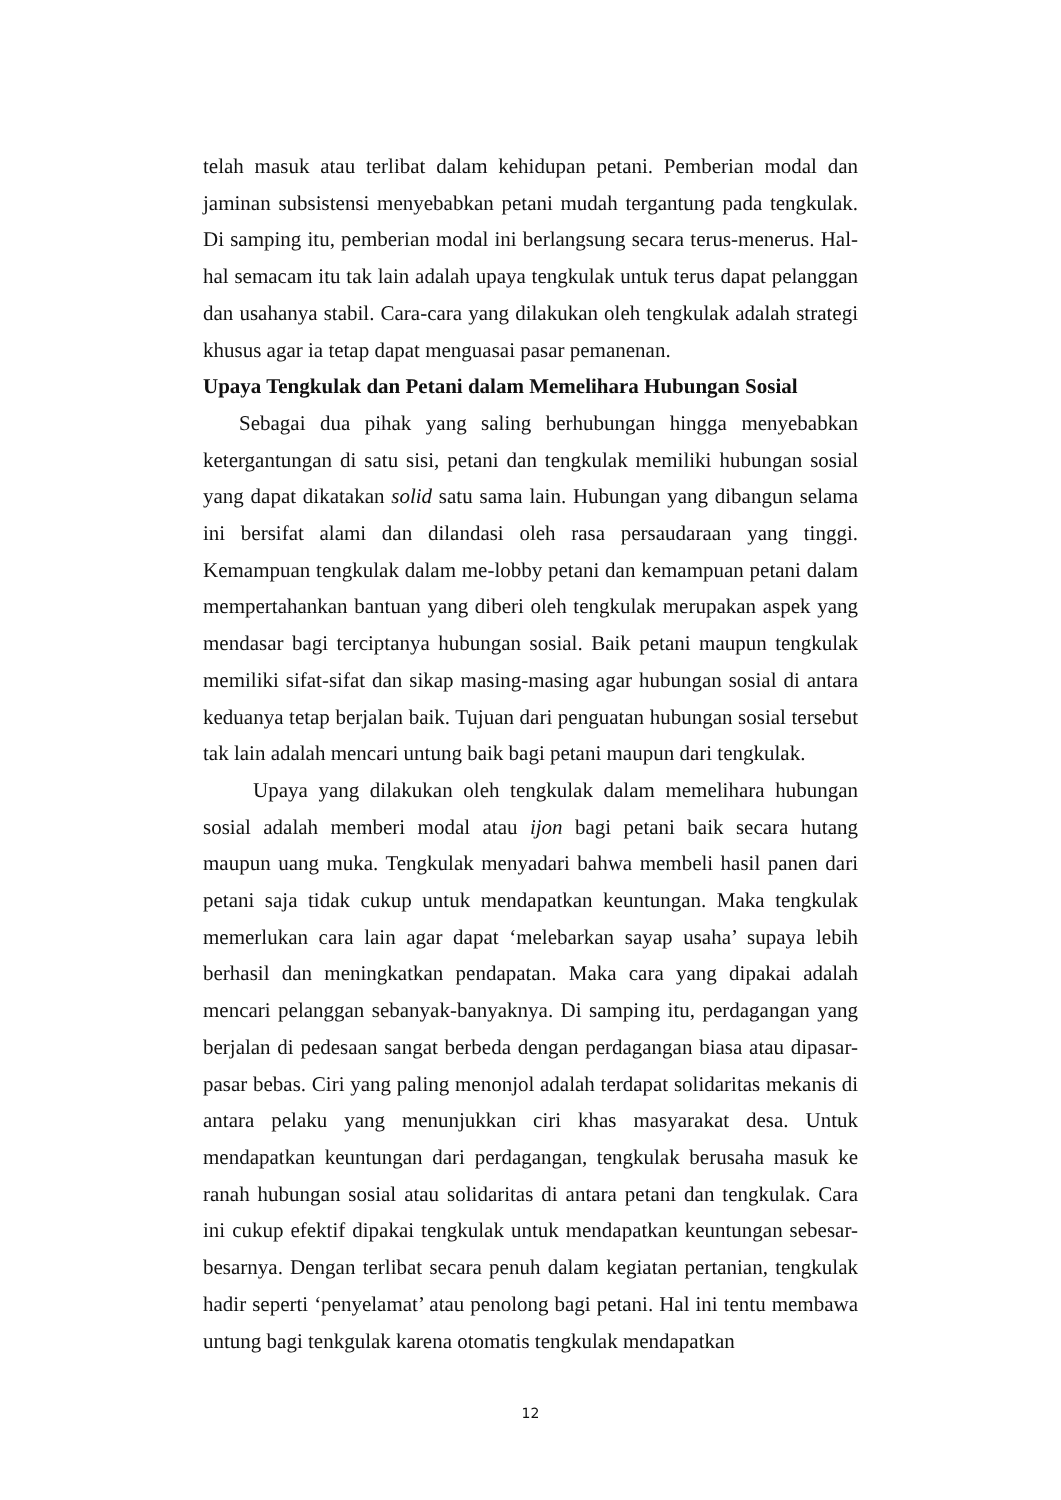telah masuk atau terlibat dalam kehidupan petani. Pemberian modal dan jaminan subsistensi menyebabkan petani mudah tergantung pada tengkulak. Di samping itu, pemberian modal ini berlangsung secara terus-menerus. Hal-hal semacam itu tak lain adalah upaya tengkulak untuk terus dapat pelanggan dan usahanya stabil. Cara-cara yang dilakukan oleh tengkulak adalah strategi khusus agar ia tetap dapat menguasai pasar pemanenan.
Upaya Tengkulak dan Petani dalam Memelihara Hubungan Sosial
Sebagai dua pihak yang saling berhubungan hingga menyebabkan ketergantungan di satu sisi, petani dan tengkulak memiliki hubungan sosial yang dapat dikatakan solid satu sama lain. Hubungan yang dibangun selama ini bersifat alami dan dilandasi oleh rasa persaudaraan yang tinggi. Kemampuan tengkulak dalam me-lobby petani dan kemampuan petani dalam mempertahankan bantuan yang diberi oleh tengkulak merupakan aspek yang mendasar bagi terciptanya hubungan sosial. Baik petani maupun tengkulak memiliki sifat-sifat dan sikap masing-masing agar hubungan sosial di antara keduanya tetap berjalan baik. Tujuan dari penguatan hubungan sosial tersebut tak lain adalah mencari untung baik bagi petani maupun dari tengkulak.
Upaya yang dilakukan oleh tengkulak dalam memelihara hubungan sosial adalah memberi modal atau ijon bagi petani baik secara hutang maupun uang muka. Tengkulak menyadari bahwa membeli hasil panen dari petani saja tidak cukup untuk mendapatkan keuntungan. Maka tengkulak memerlukan cara lain agar dapat ‘melebarkan sayap usaha’ supaya lebih berhasil dan meningkatkan pendapatan. Maka cara yang dipakai adalah mencari pelanggan sebanyak-banyaknya. Di samping itu, perdagangan yang berjalan di pedesaan sangat berbeda dengan perdagangan biasa atau dipasar-pasar bebas. Ciri yang paling menonjol adalah terdapat solidaritas mekanis di antara pelaku yang menunjukkan ciri khas masyarakat desa. Untuk mendapatkan keuntungan dari perdagangan, tengkulak berusaha masuk ke ranah hubungan sosial atau solidaritas di antara petani dan tengkulak. Cara ini cukup efektif dipakai tengkulak untuk mendapatkan keuntungan sebesar-besarnya. Dengan terlibat secara penuh dalam kegiatan pertanian, tengkulak hadir seperti ‘penyelamat’ atau penolong bagi petani. Hal ini tentu membawa untung bagi tenkgulak karena otomatis tengkulak mendapatkan
12